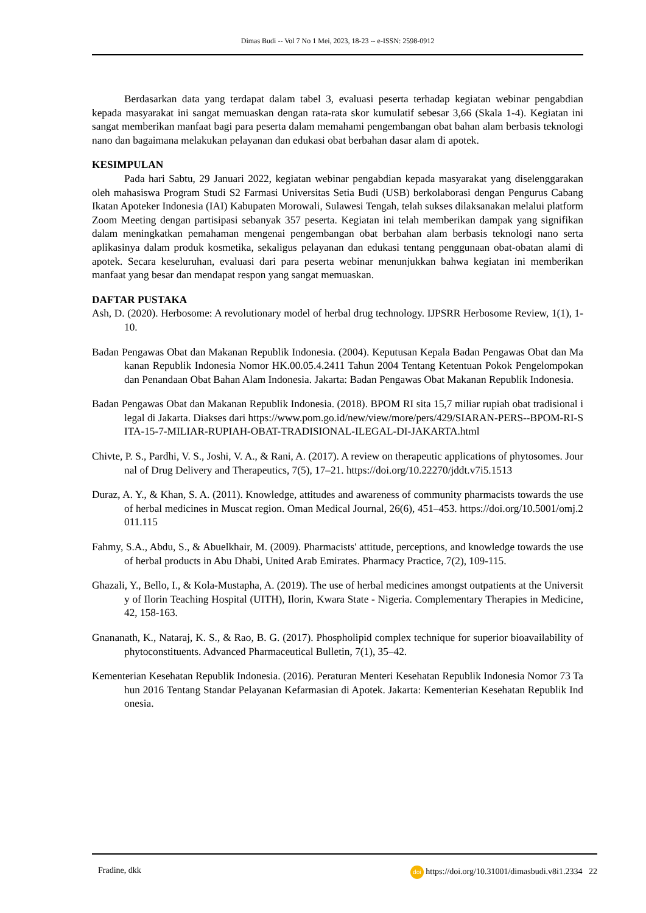Dimas Budi -- Vol 7 No 1 Mei, 2023, 18-23 -- e-ISSN: 2598-0912
Berdasarkan data yang terdapat dalam tabel 3, evaluasi peserta terhadap kegiatan webinar pengabdian kepada masyarakat ini sangat memuaskan dengan rata-rata skor kumulatif sebesar 3,66 (Skala 1-4). Kegiatan ini sangat memberikan manfaat bagi para peserta dalam memahami pengembangan obat bahan alam berbasis teknologi nano dan bagaimana melakukan pelayanan dan edukasi obat berbahan dasar alam di apotek.
KESIMPULAN
Pada hari Sabtu, 29 Januari 2022, kegiatan webinar pengabdian kepada masyarakat yang diselenggarakan oleh mahasiswa Program Studi S2 Farmasi Universitas Setia Budi (USB) berkolaborasi dengan Pengurus Cabang Ikatan Apoteker Indonesia (IAI) Kabupaten Morowali, Sulawesi Tengah, telah sukses dilaksanakan melalui platform Zoom Meeting dengan partisipasi sebanyak 357 peserta. Kegiatan ini telah memberikan dampak yang signifikan dalam meningkatkan pemahaman mengenai pengembangan obat berbahan alam berbasis teknologi nano serta aplikasinya dalam produk kosmetika, sekaligus pelayanan dan edukasi tentang penggunaan obat-obatan alami di apotek. Secara keseluruhan, evaluasi dari para peserta webinar menunjukkan bahwa kegiatan ini memberikan manfaat yang besar dan mendapat respon yang sangat memuaskan.
DAFTAR PUSTAKA
Ash, D. (2020). Herbosome: A revolutionary model of herbal drug technology. IJPSRR Herbosome Review, 1(1), 1-10.
Badan Pengawas Obat dan Makanan Republik Indonesia. (2004). Keputusan Kepala Badan Pengawas Obat dan Makanan Republik Indonesia Nomor HK.00.05.4.2411 Tahun 2004 Tentang Ketentuan Pokok Pengelompokan dan Penandaan Obat Bahan Alam Indonesia. Jakarta: Badan Pengawas Obat Makanan Republik Indonesia.
Badan Pengawas Obat dan Makanan Republik Indonesia. (2018). BPOM RI sita 15,7 miliar rupiah obat tradisional ilegal di Jakarta. Diakses dari https://www.pom.go.id/new/view/more/pers/429/SIARAN-PERS--BPOM-RI-SITA-15-7-MILIAR-RUPIAH-OBAT-TRADISIONAL-ILEGAL-DI-JAKARTA.html
Chivte, P. S., Pardhi, V. S., Joshi, V. A., & Rani, A. (2017). A review on therapeutic applications of phytosomes. Journal of Drug Delivery and Therapeutics, 7(5), 17–21. https://doi.org/10.22270/jddt.v7i5.1513
Duraz, A. Y., & Khan, S. A. (2011). Knowledge, attitudes and awareness of community pharmacists towards the use of herbal medicines in Muscat region. Oman Medical Journal, 26(6), 451–453. https://doi.org/10.5001/omj.2011.115
Fahmy, S.A., Abdu, S., & Abuelkhair, M. (2009). Pharmacists' attitude, perceptions, and knowledge towards the use of herbal products in Abu Dhabi, United Arab Emirates. Pharmacy Practice, 7(2), 109-115.
Ghazali, Y., Bello, I., & Kola-Mustapha, A. (2019). The use of herbal medicines amongst outpatients at the University of Ilorin Teaching Hospital (UITH), Ilorin, Kwara State - Nigeria. Complementary Therapies in Medicine, 42, 158-163.
Gnananath, K., Nataraj, K. S., & Rao, B. G. (2017). Phospholipid complex technique for superior bioavailability of phytoconstituents. Advanced Pharmaceutical Bulletin, 7(1), 35–42.
Kementerian Kesehatan Republik Indonesia. (2016). Peraturan Menteri Kesehatan Republik Indonesia Nomor 73 Tahun 2016 Tentang Standar Pelayanan Kefarmasian di Apotek. Jakarta: Kementerian Kesehatan Republik Indonesia.
Fradine, dkk doi https://doi.org/10.31001/dimasbudi.v8i1.2334 22